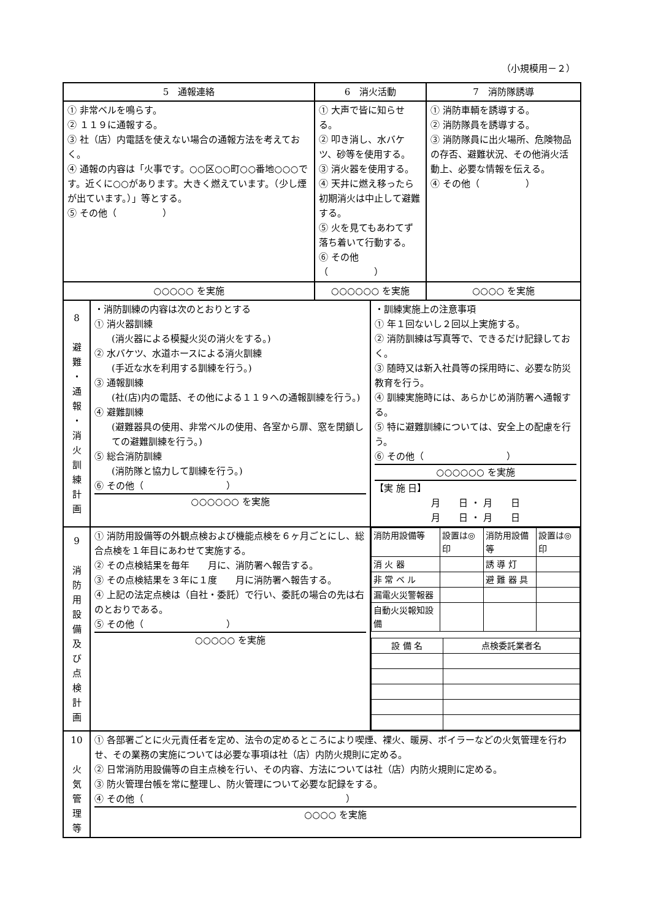（小規模用－２）
| 5 通報連絡 | | 6 消火活動 | | 7 消防隊誘導 |
| ① 非常ベルを鳴らす。 ② １１９に通報する。 ③ 社（店）内電話を使えない場合の通報方法を考えておく。 ④ 通報の内容は「火事です。○○区○○町○○番地○○○です。近くに○○があります。大きく燃えています。（少し煙が出ています。）」等とする。 ⑤ その他（ ） | | ① 大声で皆に知らせる。 ② 叩き消し、水バケツ、砂等を使用する。 ③ 消火器を使用する。 ④ 天井に燃え移ったら初期消火は中止して避難する。 ⑤ 火を見てもあわてず落ち着いて行動する。 ⑥ その他（ ） | | ① 消防車輌を誘導する。 ② 消防隊員を誘導する。 ③ 消防隊員に出火場所、危険物品の存否、避難状況、その他消火活動上、必要な情報を伝える。 ④ その他（ ） |
| ○○○○○ を実施 | | ○○○○○○ を実施 | | ○○○○ を実施 |
| 8 避 難 ・ 通 報 ・ 消 火 訓 練 計 画 | ・消防訓練の内容は次のとおりとする ① 消火器訓練 (消火器による模擬火災の消火をする。) ② 水バケツ、水道ホースによる消火訓練 (手近な水を利用する訓練を行う。) ③ 通報訓練 (社(店)内の電話、その他による１１９への通報訓練を行う。) ④ 避難訓練 (避難器具の使用、非常ベルの使用、各室から扉、窓を閉鎖しての避難訓練を行う。) ⑤ 総合消防訓練 (消防隊と協力して訓練を行う。) ⑥ その他（ ） ○○○○○○ を実施 | | ・訓練実施上の注意事項 ① 年１回ないし２回以上実施する。 ② 消防訓練は写真等で、できるだけ記録しておく。 ③ 随時又は新入社員等の採用時に、必要な防災教育を行う。 ④ 訓練実施時には、あらかじめ消防署へ通報する。 ⑤ 特に避難訓練については、安全上の配慮を行う。 ⑥ その他（ ） ○○○○○○ を実施 【実 施 日】 月 日 ・ 月 日 月 日 ・ 月 日 | |
| 9 消 防 用 設 備 及 び 点 検 計 画 | ① 消防用設備等の外観点検および機能点検を６ヶ月ごとにし、総合点検を１年目にあわせて実施する。 ② その点検結果を毎年 月に、消防署へ報告する。 ③ その点検結果を３年に１度 月に消防署へ報告する。 ④ 上記の法定点検は（自社・委託）で行い、委託の場合の先は右のとおりである。 ⑤ その他（ ） ○○○○○ を実施 | | / 消防用設備等 / 設置は◎印 / 消防用設備等 / 設置は◎印 / / 消 火 器 / / 誘 導 灯 / / / 非 常 ベ ル / / 避 難 器 具 / / / 漏電火災警報器 / / / / / 自動火災報知設備 / / / / / 設 備 名 / 点検委託業者名 / | |
| 10 火 気 管 理 等 | ① 各部署ごとに火元責任者を定め、法令の定めるところにより喫煙、裸火、暖房、ボイラーなどの火気管理を行わせ、その業務の実施については必要な事項は社（店）内防火規則に定める。 ② 日常消防用設備等の自主点検を行い、その内容、方法については社（店）内防火規則に定める。 ③ 防火管理台帳を常に整理し、防火管理について必要な記録をする。 ④ その他（ ） ○○○○ を実施 | | | |